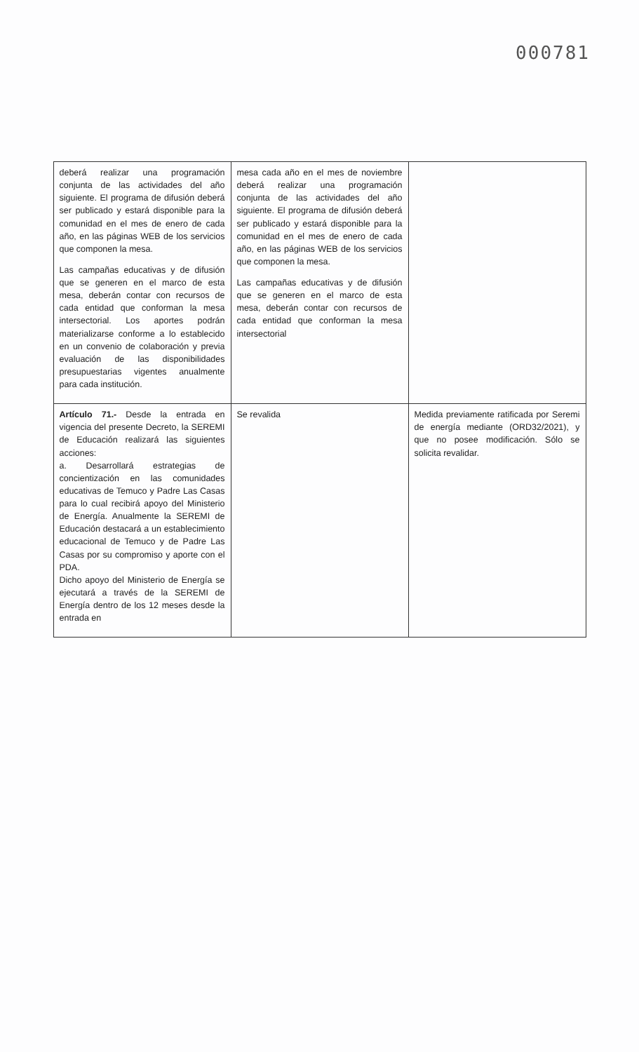000781
| deberá realizar una programación conjunta de las actividades del año siguiente. El programa de difusión deberá ser publicado y estará disponible para la comunidad en el mes de enero de cada año, en las páginas WEB de los servicios que componen la mesa. Las campañas educativas y de difusión que se generen en el marco de esta mesa, deberán contar con recursos de cada entidad que conforman la mesa intersectorial. Los aportes podrán materializarse conforme a lo establecido en un convenio de colaboración y previa evaluación de las disponibilidades presupuestarias vigentes anualmente para cada institución. | mesa cada año en el mes de noviembre deberá realizar una programación conjunta de las actividades del año siguiente. El programa de difusión deberá ser publicado y estará disponible para la comunidad en el mes de enero de cada año, en las páginas WEB de los servicios que componen la mesa. Las campañas educativas y de difusión que se generen en el marco de esta mesa, deberán contar con recursos de cada entidad que conforman la mesa intersectorial | |
| Artículo 71.- Desde la entrada en vigencia del presente Decreto, la SEREMI de Educación realizará las siguientes acciones: a. Desarrollará estrategias de concientización en las comunidades educativas de Temuco y Padre Las Casas para lo cual recibirá apoyo del Ministerio de Energía. Anualmente la SEREMI de Educación destacará a un establecimiento educacional de Temuco y de Padre Las Casas por su compromiso y aporte con el PDA. Dicho apoyo del Ministerio de Energía se ejecutará a través de la SEREMI de Energía dentro de los 12 meses desde la entrada en | Se revalida | Medida previamente ratificada por Seremi de energía mediante (ORD32/2021), y que no posee modificación. Sólo se solicita revalidar. |